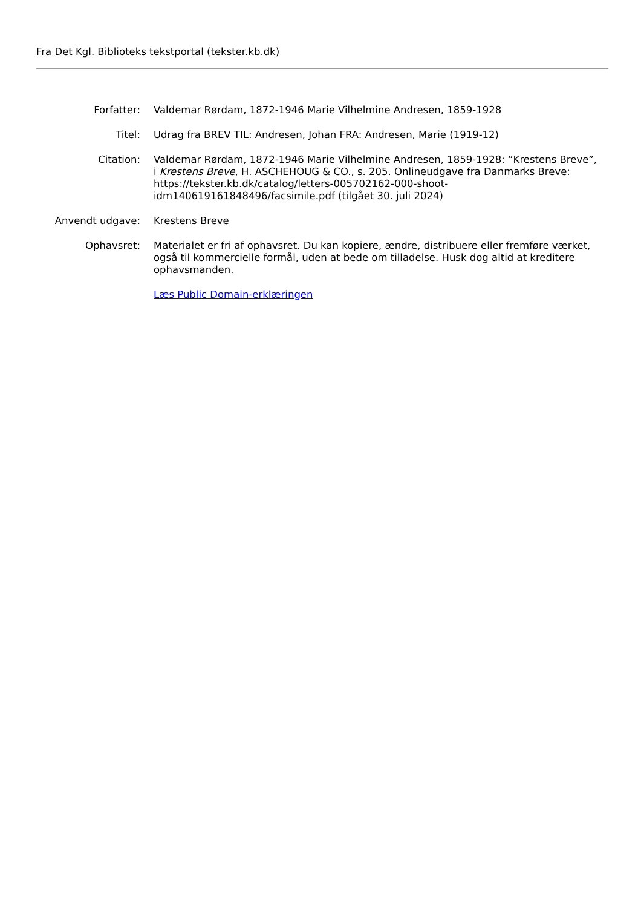Fra Det Kgl. Biblioteks tekstportal (tekster.kb.dk)
| Forfatter: | Valdemar Rørdam, 1872-1946 Marie Vilhelmine Andresen, 1859-1928 |
| Titel: | Udrag fra BREV TIL: Andresen, Johan FRA: Andresen, Marie (1919-12) |
| Citation: | Valdemar Rørdam, 1872-1946 Marie Vilhelmine Andresen, 1859-1928: ”Krestens Breve”, i Krestens Breve , H. ASCHEHOUG & CO., s. 205. Onlineudgave fra Danmarks Breve: https://tekster.kb.dk/catalog/letters-005702162-000-shoot-idm140619161848496/facsimile.pdf (tilgået 30. juli 2024) |
| Anvendt udgave: | Krestens Breve |
| Ophavsret: | Materialet er fri af ophavsret. Du kan kopiere, ændre, distribuere eller fremføre værket, også til kommercielle formål, uden at bede om tilladelse. Husk dog altid at kreditere ophavsmanden. |
| | Læs Public Domain-erklæringen |